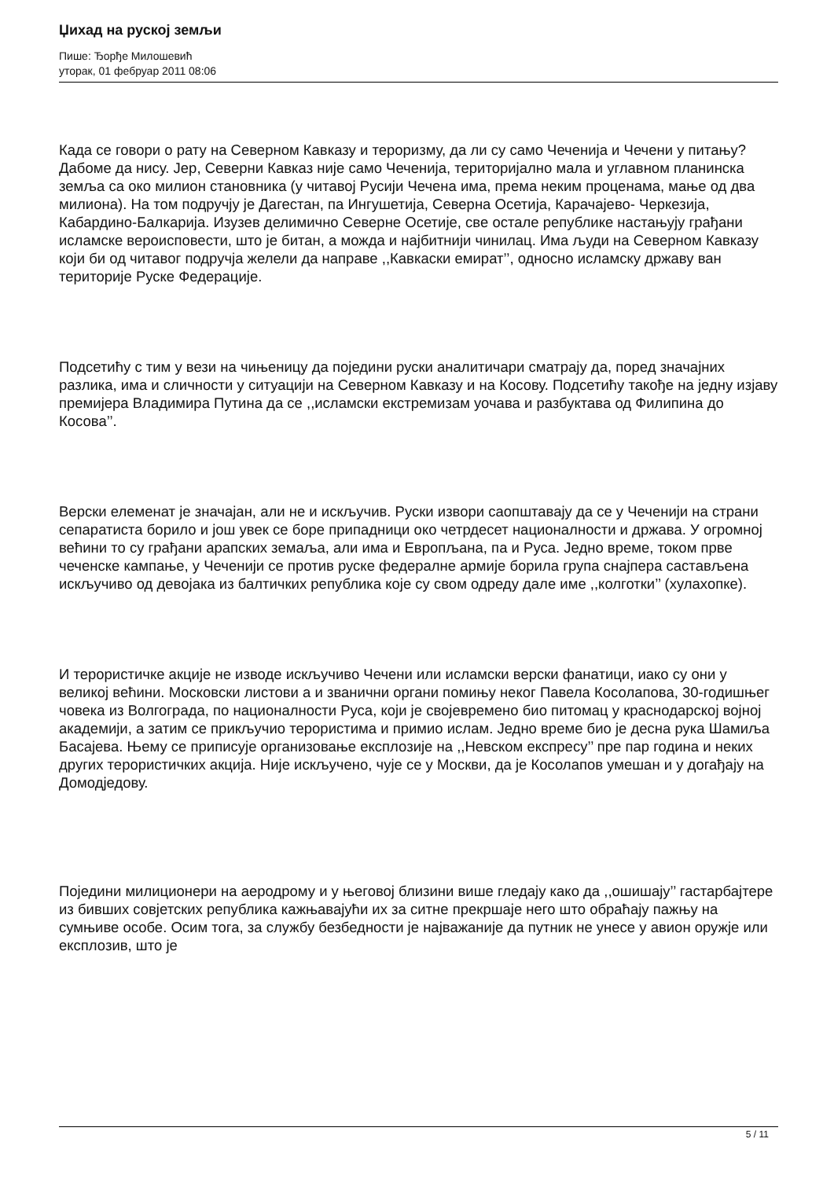Џихад на руској земљи
Пише: Ђорђе Милошевић
уторак, 01 фебруар 2011 08:06
Када се говори о рату на Северном Кавказу и тероризму, да ли су само Чеченија и Чечени у питању? Дабоме да нису. Јер, Северни Кавказ није само Чеченија, територијално мала и углавном планинска земља са око милион становника (у читавој Русији Чечена има, према неким проценама, мање од два милиона). На том подручју је Дагестан, па Ингушетија, Северна Осетија, Карачајево- Черкезија, Кабардино-Балкарија. Изузев делимично Северне Осетије, све остале републике настањују грађани исламске вероисповести, што је битан, а можда и најбитнији чинилац. Има људи на Северном Кавказу који би од читавог подручја желели да направе ,,Кавкаски емират’’, односно исламску државу ван територије Руске Федерације.
Подсетићу с тим у вези на чињеницу да поједини руски аналитичари сматрају да, поред значајних разлика, има и сличности у ситуацији на Северном Кавказу и на Косову. Подсетићу такође на једну изјаву премијера Владимира Путина да се ,,исламски екстремизам уочава и разбуктава од Филипина до Косова’’.
Верски елеменат је значајан, али не и искључив. Руски извори саопштавају да се у Чеченији на страни сепаратиста борило и још увек се боре припадници око четрдесет националности и држава. У огромној већини то су грађани арапских земаља, али има и Европљана, па и Руса. Једно време, током прве чеченске кампање, у Чеченији се против руске федералне армије борила група снајпера састављена искључиво од девојака из балтичких република које су свом одреду дале име ,,колготки’’ (хулахопке).
И терористичке акције не изводе искључиво Чечени или исламски верски фанатици, иако су они у великој већини. Московски листови а и званични органи помињу неког Павела Косолапова, 30-годишњег човека из Волгограда, по националности Руса, који је својевремено био питомац у краснодарској војној академији, а затим се прикључио терористима и примио ислам. Једно време био је десна рука Шамиља Басајева. Њему се приписује организовање експлозије на ,,Невском експресу’’ пре пар година и неких других терористичких акција. Није искључено, чује се у Москви, да је Косолапов умешан и у догађају на Домодједову.
Поједини милиционери на аеродрому и у његовој близини више гледају како да ,,ошишају’’ гастарбајтере из бивших совјетских република кажњавајући их за ситне прекршаје него што обраћају пажњу на сумњиве особе. Осим тога, за службу безбедности је најважаније да путник не унесе у авион оружје или експлозив, што је
5 / 11